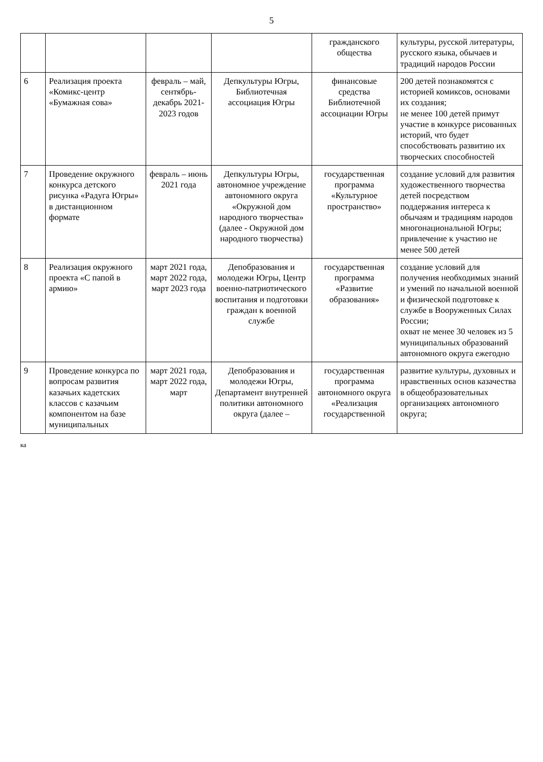5
| | | | | гражданского общества | культуры, русской литературы, русского языка, обычаев и традиций народов России |
| 6 | Реализация проекта «Комикс-центр «Бумажная сова» | февраль – май, сентябрь-декабрь 2021-2023 годов | Депкультуры Югры, Библиотечная ассоциация Югры | финансовые средства Библиотечной ассоциации Югры | 200 детей познакомятся с историей комиксов, основами их создания; не менее 100 детей примут участие в конкурсе рисованных историй, что будет способствовать развитию их творческих способностей |
| 7 | Проведение окружного конкурса детского рисунка «Радуга Югры» в дистанционном формате | февраль – июнь 2021 года | Депкультуры Югры, автономное учреждение автономного округа «Окружной дом народного творчества» (далее - Окружной дом народного творчества) | государственная программа «Культурное пространство» | создание условий для развития художественного творчества детей посредством поддержания интереса к обычаям и традициям народов многонациональной Югры; привлечение к участию не менее 500 детей |
| 8 | Реализация окружного проекта «С папой в армию» | март 2021 года, март 2022 года, март 2023 года | Депобразования и молодежи Югры, Центр военно-патриотического воспитания и подготовки граждан к военной службе | государственная программа «Развитие образования» | создание условий для получения необходимых знаний и умений по начальной военной и физической подготовке к службе в Вооруженных Силах России; охват не менее 30 человек из 5 муниципальных образований автономного округа ежегодно |
| 9 | Проведение конкурса по вопросам развития казачьих кадетских классов с казачьим компонентом на базе муниципальных | март 2021 года, март 2022 года, март | Депобразования и молодежи Югры, Департамент внутренней политики автономного округа (далее – | государственная программа автономного округа «Реализация государственной | развитие культуры, духовных и нравственных основ казачества в общеобразовательных организациях автономного округа; |
ка